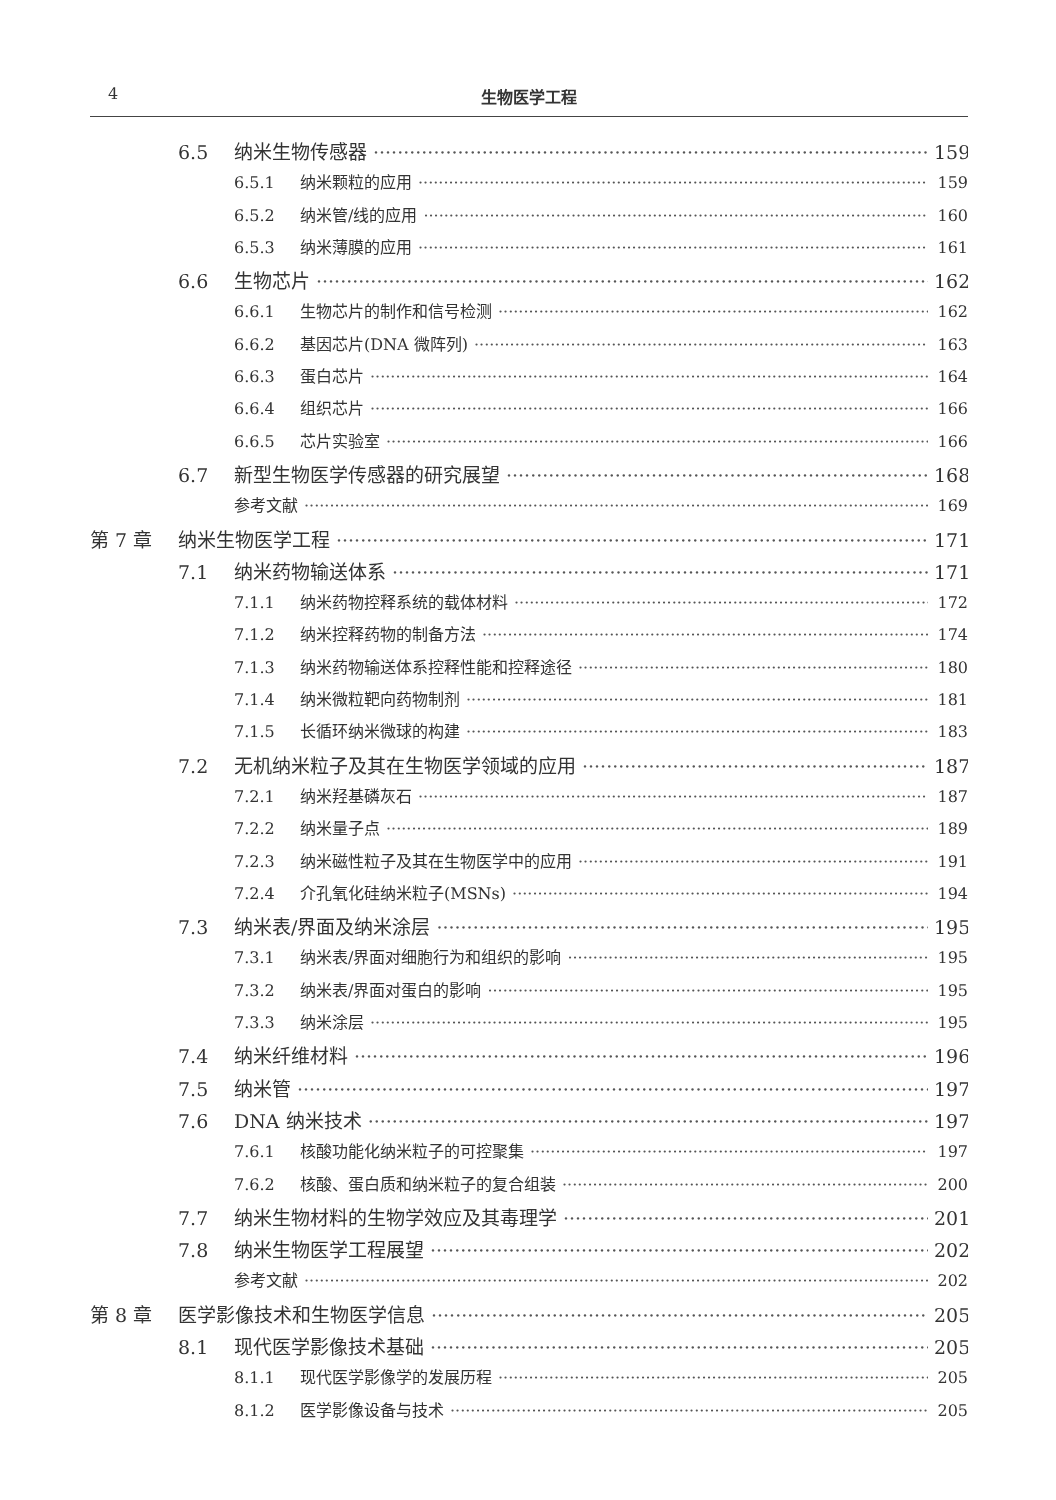4 生物医学工程
6.5 纳米生物传感器 159
6.5.1 纳米颗粒的应用 159
6.5.2 纳米管/线的应用 160
6.5.3 纳米薄膜的应用 161
6.6 生物芯片 162
6.6.1 生物芯片的制作和信号检测 162
6.6.2 基因芯片(DNA 微阵列) 163
6.6.3 蛋白芯片 164
6.6.4 组织芯片 166
6.6.5 芯片实验室 166
6.7 新型生物医学传感器的研究展望 168
参考文献 169
第 7 章 纳米生物医学工程 171
7.1 纳米药物输送体系 171
7.1.1 纳米药物控释系统的载体材料 172
7.1.2 纳米控释药物的制备方法 174
7.1.3 纳米药物输送体系控释性能和控释途径 180
7.1.4 纳米微粒靶向药物制剂 181
7.1.5 长循环纳米微球的构建 183
7.2 无机纳米粒子及其在生物医学领域的应用 187
7.2.1 纳米羟基磷灰石 187
7.2.2 纳米量子点 189
7.2.3 纳米磁性粒子及其在生物医学中的应用 191
7.2.4 介孔氧化硅纳米粒子(MSNs) 194
7.3 纳米表/界面及纳米涂层 195
7.3.1 纳米表/界面对细胞行为和组织的影响 195
7.3.2 纳米表/界面对蛋白的影响 195
7.3.3 纳米涂层 195
7.4 纳米纤维材料 196
7.5 纳米管 197
7.6 DNA 纳米技术 197
7.6.1 核酸功能化纳米粒子的可控聚集 197
7.6.2 核酸、蛋白质和纳米粒子的复合组装 200
7.7 纳米生物材料的生物学效应及其毒理学 201
7.8 纳米生物医学工程展望 202
参考文献 202
第 8 章 医学影像技术和生物医学信息 205
8.1 现代医学影像技术基础 205
8.1.1 现代医学影像学的发展历程 205
8.1.2 医学影像设备与技术 205